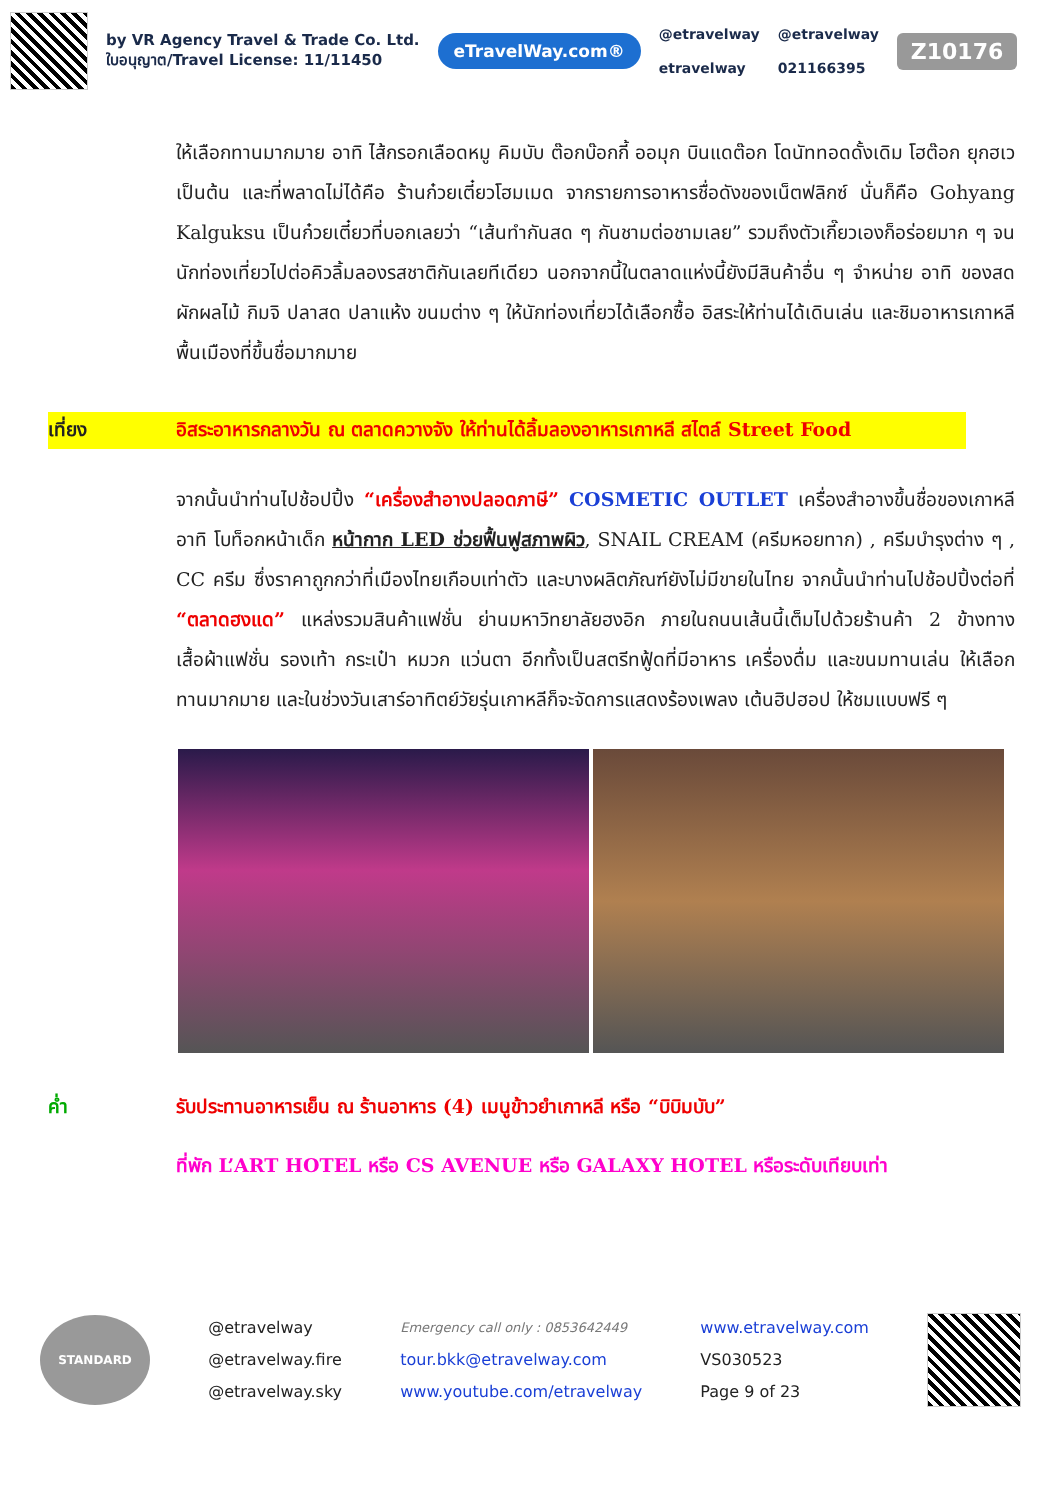by VR Agency Travel & Trade Co. Ltd.
ใบอนุญาต/Travel License: 11/11450
eTravelWay.com®
@etravelway
etravelway
@etravelway
021166395
Z10176
ให้เลือกทานมากมาย อาทิ ไส้กรอกเลือดหมู คิมบับ ต๊อกบ๊อกกี้ ออมุก บินแดต๊อก โดนัททอดดั้งเดิม โฮต๊อก ยุกฮเว เป็นต้น และที่พลาดไม่ได้คือ ร้านก๋วยเตี๋ยวโฮมเมด จากรายการอาหารชื่อดังของเน็ตฟลิกซ์ นั่นก็คือ Gohyang Kalguksu เป็นก๋วยเตี๋ยวที่บอกเลยว่า “เส้นทำกันสด ๆ กันชามต่อชามเลย” รวมถึงตัวเกี๊ยวเองก็อร่อยมาก ๆ จนนักท่องเที่ยวไปต่อคิวลิ้มลองรสชาติกันเลยทีเดียว นอกจากนี้ในตลาดแห่งนี้ยังมีสินค้าอื่น ๆ จำหน่าย อาทิ ของสด ผักผลไม้ กิมจิ ปลาสด ปลาแห้ง ขนมต่าง ๆ ให้นักท่องเที่ยวได้เลือกซื้อ อิสระให้ท่านได้เดินเล่น และชิมอาหารเกาหลีพื้นเมืองที่ขึ้นชื่อมากมาย
เที่ยง อิสระอาหารกลางวัน ณ ตลาดควางจัง ให้ท่านได้ลิ้มลองอาหารเกาหลี สไตล์ Street Food
จากนั้นนำท่านไปช้อปปิ้ง “เครื่องสำอางปลอดภาษี” COSMETIC OUTLET เครื่องสำอางขึ้นชื่อของเกาหลี อาทิ โบท็อกหน้าเด็ก หน้ากาก LED ช่วยฟื้นฟูสภาพผิว, SNAIL CREAM (ครีมหอยทาก) , ครีมบำรุงต่าง ๆ , CC ครีม ซึ่งราคาถูกกว่าที่เมืองไทยเกือบเท่าตัว และบางผลิตภัณฑ์ยังไม่มีขายในไทย จากนั้นนำท่านไปช้อปปิ้งต่อที่ “ตลาดฮงแด” แหล่งรวมสินค้าแฟชั่น ย่านมหาวิทยาลัยฮงอิก ภายในถนนเส้นนี้เต็มไปด้วยร้านค้า 2 ข้างทาง เสื้อผ้าแฟชั่น รองเท้า กระเป๋า หมวก แว่นตา อีกทั้งเป็นสตรีทฟู้ดที่มีอาหาร เครื่องดื่ม และขนมทานเล่น ให้เลือกทานมากมาย และในช่วงวันเสาร์อาทิตย์วัยรุ่นเกาหลีก็จะจัดการแสดงร้องเพลง เต้นฮิปฮอป ให้ชมแบบฟรี ๆ
ค่ำ รับประทานอาหารเย็น ณ ร้านอาหาร (4) เมนูข้าวยำเกาหลี หรือ “บิบิมบับ”
ที่พัก L’ART HOTEL หรือ CS AVENUE หรือ GALAXY HOTEL หรือระดับเทียบเท่า
STANDARD
@etravelway
@etravelway.fire
@etravelway.sky
Emergency call only : 0853642449
tour.bkk@etravelway.com
www.youtube.com/etravelway
www.etravelway.com
VS030523
Page 9 of 23